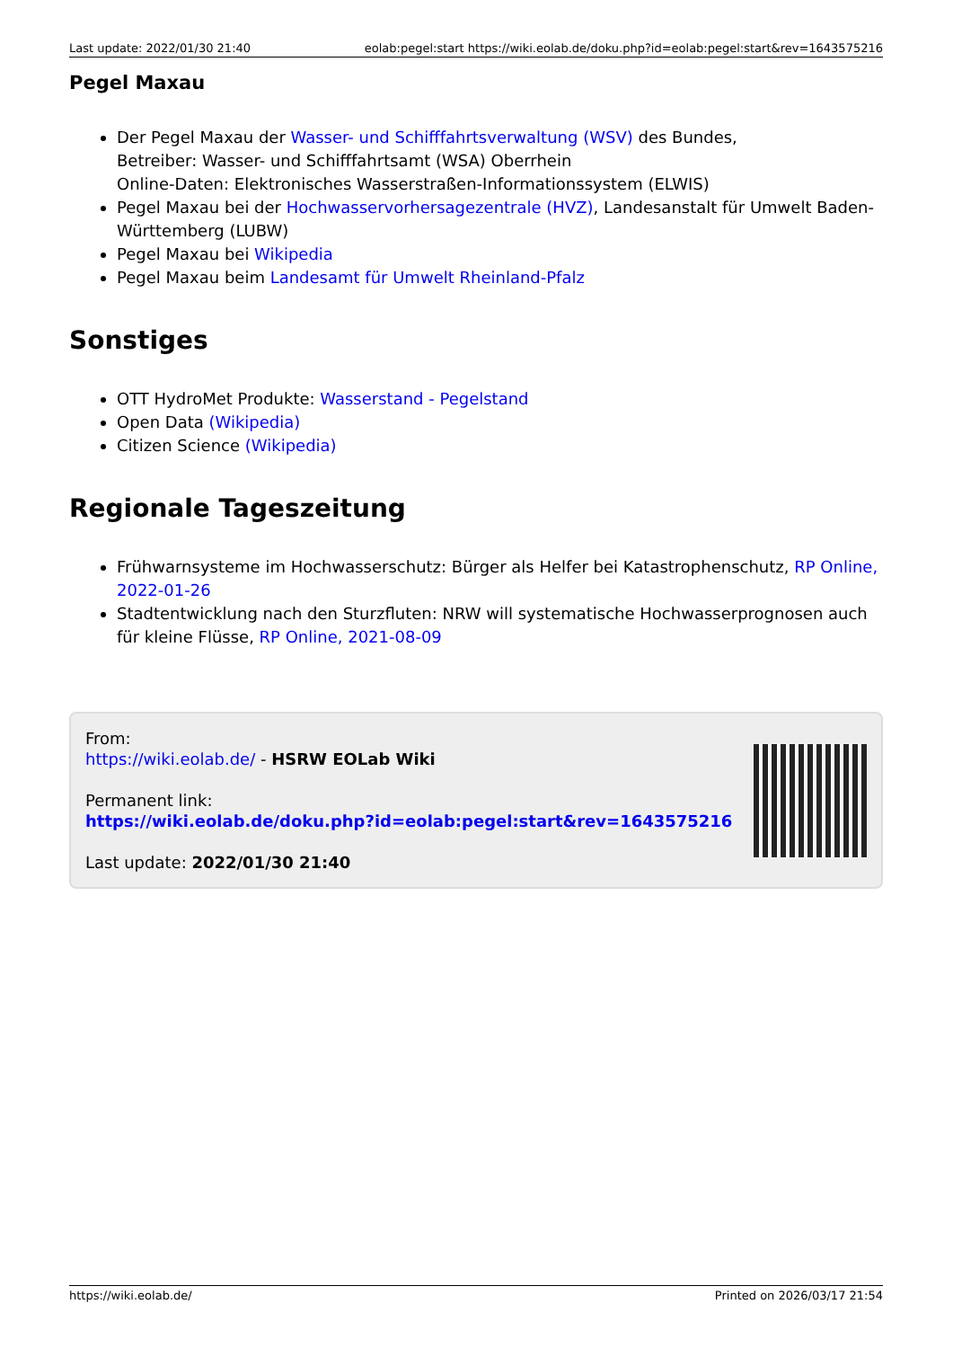Last update: 2022/01/30 21:40 eolab:pegel:start https://wiki.eolab.de/doku.php?id=eolab:pegel:start&rev=1643575216
Pegel Maxau
Der Pegel Maxau der Wasser- und Schifffahrtsverwaltung (WSV) des Bundes,
Betreiber: Wasser- und Schifffahrtsamt (WSA) Oberrhein
Online-Daten: Elektronisches Wasserstraßen-Informationssystem (ELWIS)
Pegel Maxau bei der Hochwasservorhersagezentrale (HVZ), Landesanstalt für Umwelt Baden-Württemberg (LUBW)
Pegel Maxau bei Wikipedia
Pegel Maxau beim Landesamt für Umwelt Rheinland-Pfalz
Sonstiges
OTT HydroMet Produkte: Wasserstand - Pegelstand
Open Data (Wikipedia)
Citizen Science (Wikipedia)
Regionale Tageszeitung
Frühwarnsysteme im Hochwasserschutz: Bürger als Helfer bei Katastrophenschutz, RP Online, 2022-01-26
Stadtentwicklung nach den Sturzfluten: NRW will systematische Hochwasserprognosen auch für kleine Flüsse, RP Online, 2021-08-09
From:
https://wiki.eolab.de/ - HSRW EOLab Wiki
Permanent link:
https://wiki.eolab.de/doku.php?id=eolab:pegel:start&rev=1643575216
Last update: 2022/01/30 21:40
https://wiki.eolab.de/ Printed on 2026/03/17 21:54